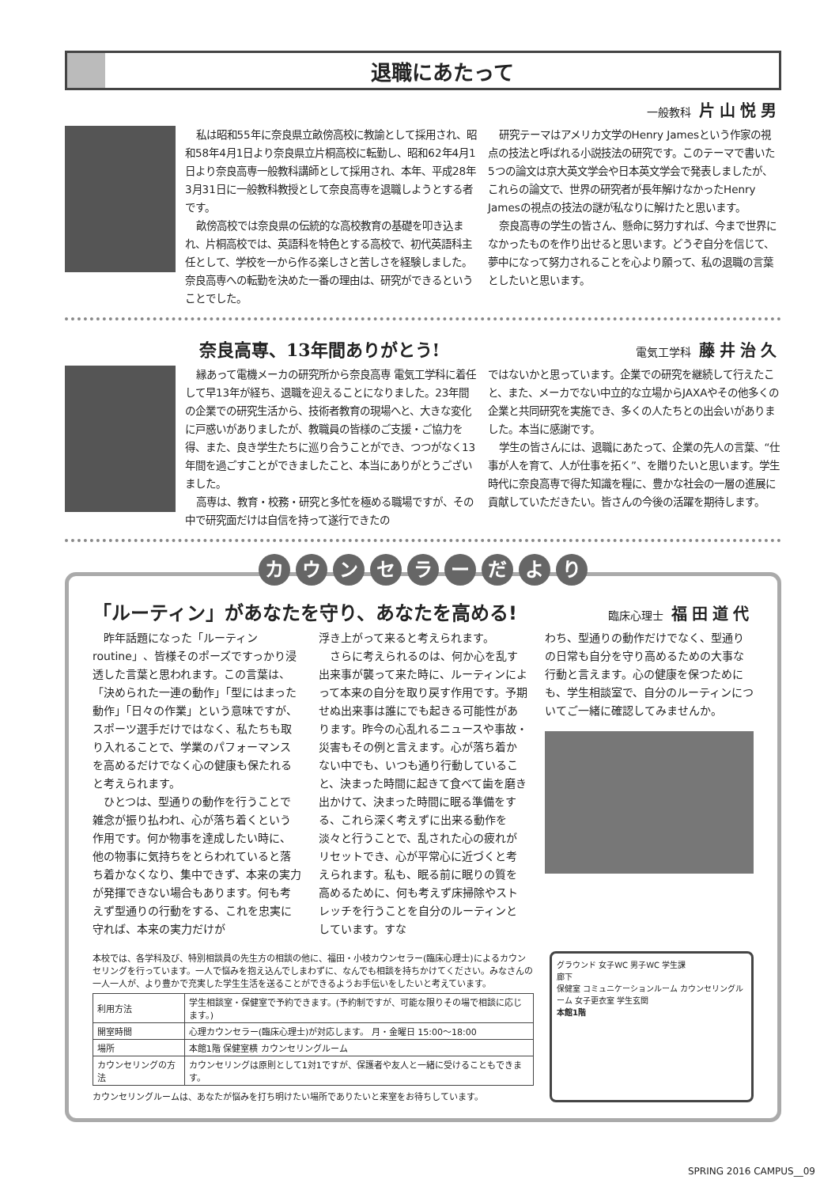退職にあたって
一般教科 片山悦男
私は昭和55年に奈良県立畝傍高校に教諭として採用され、昭和58年4月1日より奈良県立片桐高校に転勤し、昭和62年4月1日より奈良高専一般教科講師として採用され、本年、平成28年3月31日に一般教科教授として奈良高専を退職しようとする者です。
畝傍高校では奈良県の伝統的な高校教育の基礎を叩き込まれ、片桐高校では、英語科を特色とする高校で、初代英語科主任として、学校を一から作る楽しさと苦しさを経験しました。奈良高専への転勤を決めた一番の理由は、研究ができるということでした。
研究テーマはアメリカ文学のHenry Jamesという作家の視点の技法と呼ばれる小説技法の研究です。このテーマで書いた5つの論文は京大英文学会や日本英文学会で発表しましたが、これらの論文で、世界の研究者が長年解けなかったHenry Jamesの視点の技法の謎が私なりに解けたと思います。
奈良高専の学生の皆さん、懸命に努力すれば、今まで世界になかったものを作り出せると思います。どうぞ自分を信じて、夢中になって努力されることを心より願って、私の退職の言葉としたいと思います。
奈良高専、13年間ありがとう!
電気工学科 藤井治久
縁あって電機メーカの研究所から奈良高専 電気工学科に着任して早13年が経ち、退職を迎えることになりました。23年間の企業での研究生活から、技術者教育の現場へと、大きな変化に戸惑いがありましたが、教職員の皆様のご支援・ご協力を得、また、良き学生たちに巡り合うことができ、つつがなく13年間を過ごすことができましたこと、本当にありがとうございました。
高専は、教育・校務・研究と多忙を極める職場ですが、その中で研究面だけは自信を持って遂行できたの
ではないかと思っています。企業での研究を継続して行えたこと、また、メーカでない中立的な立場からJAXAやその他多くの企業と共同研究を実施でき、多くの人たちとの出会いがありました。本当に感謝です。
学生の皆さんには、退職にあたって、企業の先人の言葉、“仕事が人を育て、人が仕事を拓く”、を贈りたいと思います。学生時代に奈良高専で得た知識を糧に、豊かな社会の一層の進展に貢献していただきたい。皆さんの今後の活躍を期待します。
カ ウ ン セ ラ ー だ よ り
「ルーティン」があなたを守り、あなたを高める!
臨床心理士 福田道代
昨年話題になった「ルーティン routine」、皆様そのポーズですっかり浸透した言葉と思われます。この言葉は、「決められた一連の動作」「型にはまった動作」「日々の作業」という意味ですが、スポーツ選手だけではなく、私たちも取り入れることで、学業のパフォーマンスを高めるだけでなく心の健康も保たれると考えられます。
ひとつは、型通りの動作を行うことで雑念が振り払われ、心が落ち着くという作用です。何か物事を達成したい時に、他の物事に気持ちをとらわれていると落ち着かなくなり、集中できず、本来の実力が発揮できない場合もあります。何も考えず型通りの行動をする、これを忠実に守れば、本来の実力だけが
浮き上がって来ると考えられます。
さらに考えられるのは、何か心を乱す出来事が襲って来た時に、ルーティンによって本来の自分を取り戻す作用です。予期せぬ出来事は誰にでも起きる可能性があります。昨今の心乱れるニュースや事故・災害もその例と言えます。心が落ち着かない中でも、いつも通り行動していること、決まった時間に起きて食べて歯を磨き出かけて、決まった時間に眠る準備をする、これら深く考えずに出来る動作を淡々と行うことで、乱された心の疲れがリセットでき、心が平常心に近づくと考えられます。私も、眠る前に眠りの質を高めるために、何も考えず床掃除やストレッチを行うことを自分のルーティンとしています。すな
わち、型通りの動作だけでなく、型通りの日常も自分を守り高めるための大事な行動と言えます。心の健康を保つためにも、学生相談室で、自分のルーティンについてご一緒に確認してみませんか。
本校では、各学科及び、特別相談員の先生方の相談の他に、福田・小枝カウンセラー(臨床心理士)によるカウンセリングを行っています。一人で悩みを抱え込んでしまわずに、なんでも相談を持ちかけてください。みなさんの一人一人が、より豊かで充実した学生生活を送ることができるようお手伝いをしたいと考えています。
| 利用方法 | 学生相談室・保健室で予約できます。(予約制ですが、可能な限りその場で相談に応じます。) |
| 開室時間 | 心理カウンセラー(臨床心理士)が対応します。 月・金曜日 15:00～18:00 |
| 場所 | 本館1階 保健室横 カウンセリングルーム |
| カウンセリングの方法 | カウンセリングは原則として1対1ですが、保護者や友人と一緒に受けることもできます。 |
カウンセリングルームは、あなたが悩みを打ち明けたい場所でありたいと来室をお待ちしています。
グラウンド 女子WC 男子WC 学生課
廊下
保健室 コミュニケーションルーム カウンセリングルーム 女子更衣室 学生玄関
本館1階
SPRING 2016 CAMPUS__09